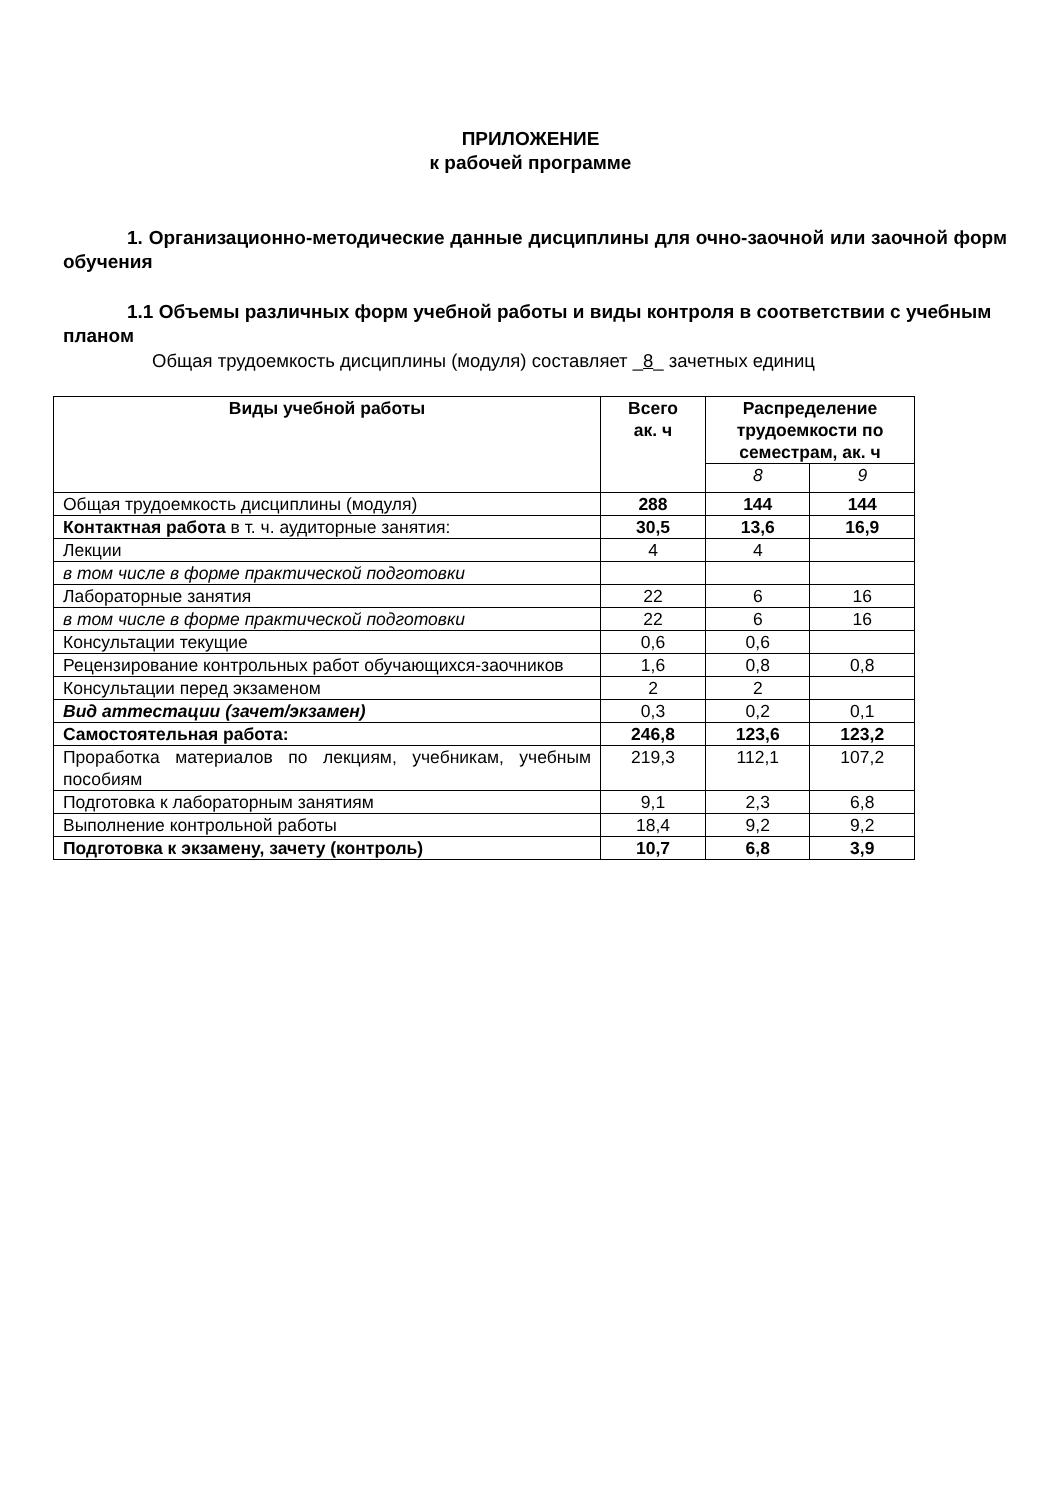ПРИЛОЖЕНИЕ
к рабочей программе
1. Организационно-методические данные дисциплины для очно-заочной или заочной форм обучения
1.1 Объемы различных форм учебной работы и виды контроля в соответствии с учебным планом
Общая трудоемкость дисциплины (модуля) составляет _8_ зачетных единиц
| Виды учебной работы | Всего ак. ч | Распределение трудоемкости по семестрам, ак. ч | |
| --- | --- | --- | --- |
| | | 8 | 9 |
| Общая трудоемкость дисциплины (модуля) | 288 | 144 | 144 |
| Контактная работа в т. ч. аудиторные занятия: | 30,5 | 13,6 | 16,9 |
| Лекции | 4 | 4 | |
| в том числе в форме практической подготовки | | | |
| Лабораторные занятия | 22 | 6 | 16 |
| в том числе в форме практической подготовки | 22 | 6 | 16 |
| Консультации текущие | 0,6 | 0,6 | |
| Рецензирование контрольных работ обучающихся-заочников | 1,6 | 0,8 | 0,8 |
| Консультации перед экзаменом | 2 | 2 | |
| Вид аттестации (зачет/экзамен) | 0,3 | 0,2 | 0,1 |
| Самостоятельная работа: | 246,8 | 123,6 | 123,2 |
| Проработка материалов по лекциям, учебникам, учебным пособиям | 219,3 | 112,1 | 107,2 |
| Подготовка к лабораторным занятиям | 9,1 | 2,3 | 6,8 |
| Выполнение контрольной работы | 18,4 | 9,2 | 9,2 |
| Подготовка к экзамену, зачету (контроль) | 10,7 | 6,8 | 3,9 |